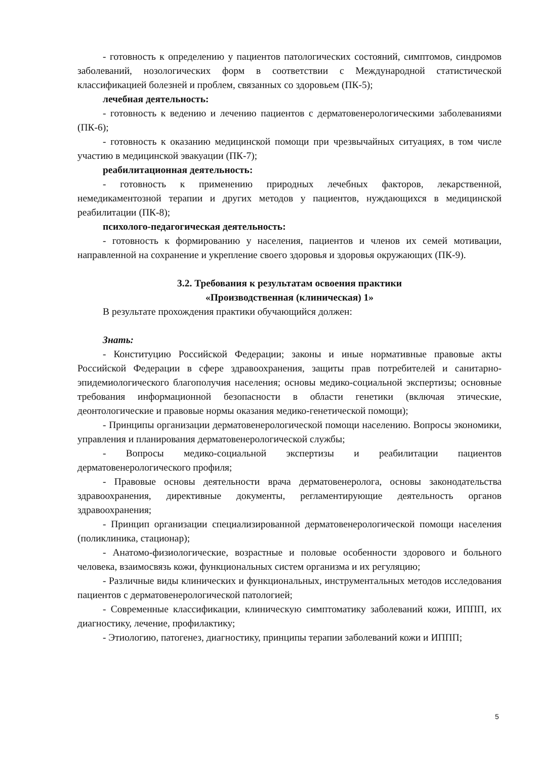- готовность к определению у пациентов патологических состояний, симптомов, синдромов заболеваний, нозологических форм в соответствии с Международной статистической классификацией болезней и проблем, связанных со здоровьем (ПК-5);
лечебная деятельность:
- готовность к ведению и лечению пациентов с дерматовенерологическими заболеваниями (ПК-6);
- готовность к оказанию медицинской помощи при чрезвычайных ситуациях, в том числе участию в медицинской эвакуации (ПК-7);
реабилитационная деятельность:
- готовность к применению природных лечебных факторов, лекарственной, немедикаментозной терапии и других методов у пациентов, нуждающихся в медицинской реабилитации (ПК-8);
психолого-педагогическая деятельность:
- готовность к формированию у населения, пациентов и членов их семей мотивации, направленной на сохранение и укрепление своего здоровья и здоровья окружающих (ПК-9).
3.2. Требования к результатам освоения практики
«Производственная (клиническая) 1»
В результате прохождения практики обучающийся должен:
Знать:
- Конституцию Российской Федерации; законы и иные нормативные правовые акты Российской Федерации в сфере здравоохранения, защиты прав потребителей и санитарно-эпидемиологического благополучия населения; основы медико-социальной экспертизы; основные требования информационной безопасности в области генетики (включая этические, деонтологические и правовые нормы оказания медико-генетической помощи);
- Принципы организации дерматовенерологической помощи населению. Вопросы экономики, управления и планирования дерматовенерологической службы;
- Вопросы медико-социальной экспертизы и реабилитации пациентов дерматовенерологического профиля;
- Правовые основы деятельности врача дерматовенеролога, основы законодательства здравоохранения, директивные документы, регламентирующие деятельность органов здравоохранения;
- Принцип организации специализированной дерматовенерологической помощи населения (поликлиника, стационар);
- Анатомо-физиологические, возрастные и половые особенности здорового и больного человека, взаимосвязь кожи, функциональных систем организма и их регуляцию;
- Различные виды клинических и функциональных, инструментальных методов исследования пациентов с дерматовенерологической патологией;
- Современные классификации, клиническую симптоматику заболеваний кожи, ИППП, их диагностику, лечение, профилактику;
- Этиологию, патогенез, диагностику, принципы терапии заболеваний кожи и ИППП;
5